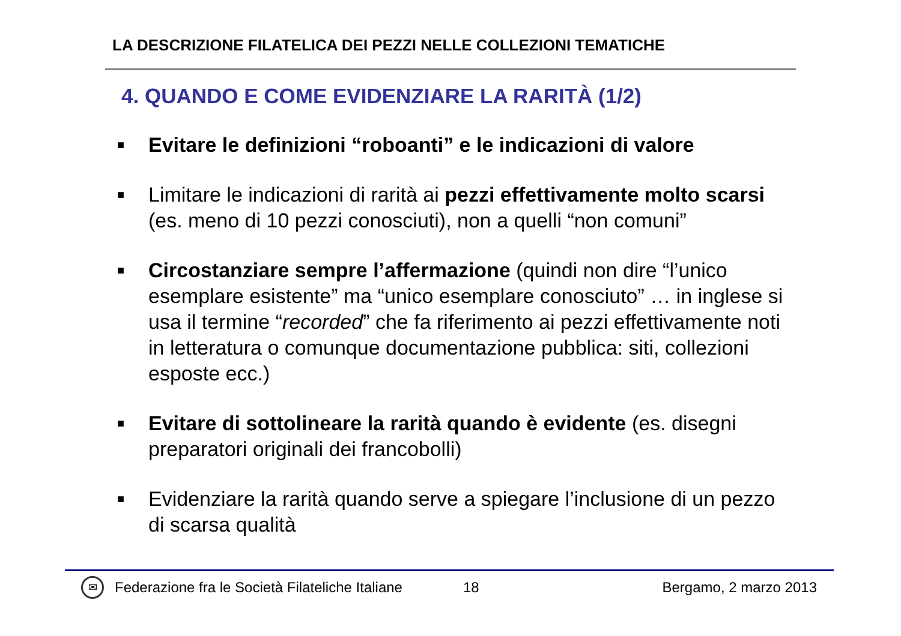LA DESCRIZIONE FILATELICA DEI PEZZI NELLE COLLEZIONI TEMATICHE
4. QUANDO E COME EVIDENZIARE LA RARITÀ (1/2)
■ Evitare le definizioni “roboanti” e le indicazioni di valore
■ Limitare le indicazioni di rarità ai pezzi effettivamente molto scarsi (es. meno di 10 pezzi conosciuti), non a quelli “non comuni”
■ Circostanziare sempre l’affermazione (quindi non dire “l’unico esemplare esistente” ma “unico esemplare conosciuto” … in inglese si usa il termine “recorded” che fa riferimento ai pezzi effettivamente noti in letteratura o comunque documentazione pubblica: siti, collezioni esposte ecc.)
■ Evitare di sottolineare la rarità quando è evidente (es. disegni preparatori originali dei francobolli)
■ Evidenziare la rarità quando serve a spiegare l’inclusione di un pezzo di scarsa qualità
✉ Federazione fra le Società Filateliche Italiane 18 Bergamo, 2 marzo 2013